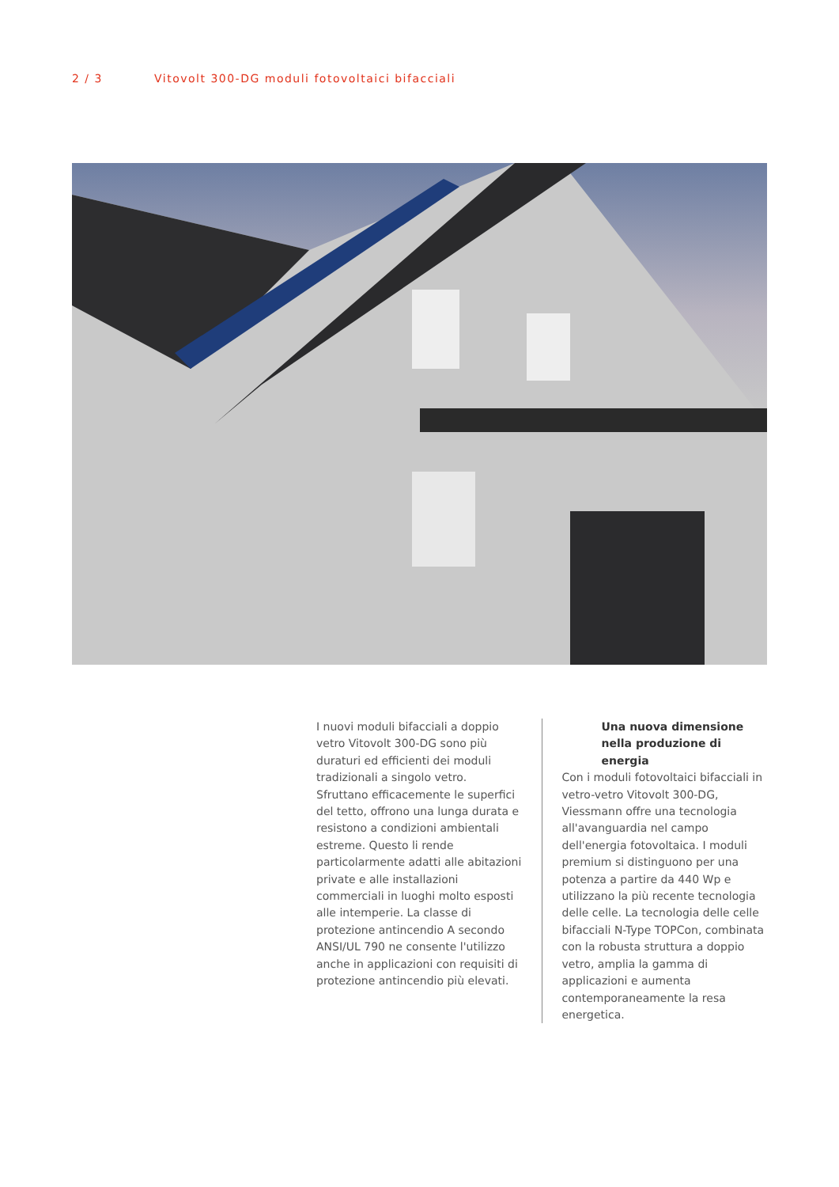2 / 3 Vitovolt 300-DG moduli fotovoltaici bifacciali
I nuovi moduli bifacciali a doppio vetro Vitovolt 300-DG sono più duraturi ed efficienti dei moduli tradizionali a singolo vetro. Sfruttano efficacemente le superfici del tetto, offrono una lunga durata e resistono a condizioni ambientali estreme. Questo li rende particolarmente adatti alle abitazioni private e alle installazioni commerciali in luoghi molto esposti alle intemperie. La classe di protezione antincendio A secondo ANSI/UL 790 ne consente l'utilizzo anche in applicazioni con requisiti di protezione antincendio più elevati.
Una nuova dimensione nella produzione di energia
Con i moduli fotovoltaici bifacciali in vetro-vetro Vitovolt 300-DG, Viessmann offre una tecnologia all'avanguardia nel campo dell'energia fotovoltaica. I moduli premium si distinguono per una potenza a partire da 440 Wp e utilizzano la più recente tecnologia delle celle. La tecnologia delle celle bifacciali N-Type TOPCon, combinata con la robusta struttura a doppio vetro, amplia la gamma di applicazioni e aumenta contemporaneamente la resa energetica.